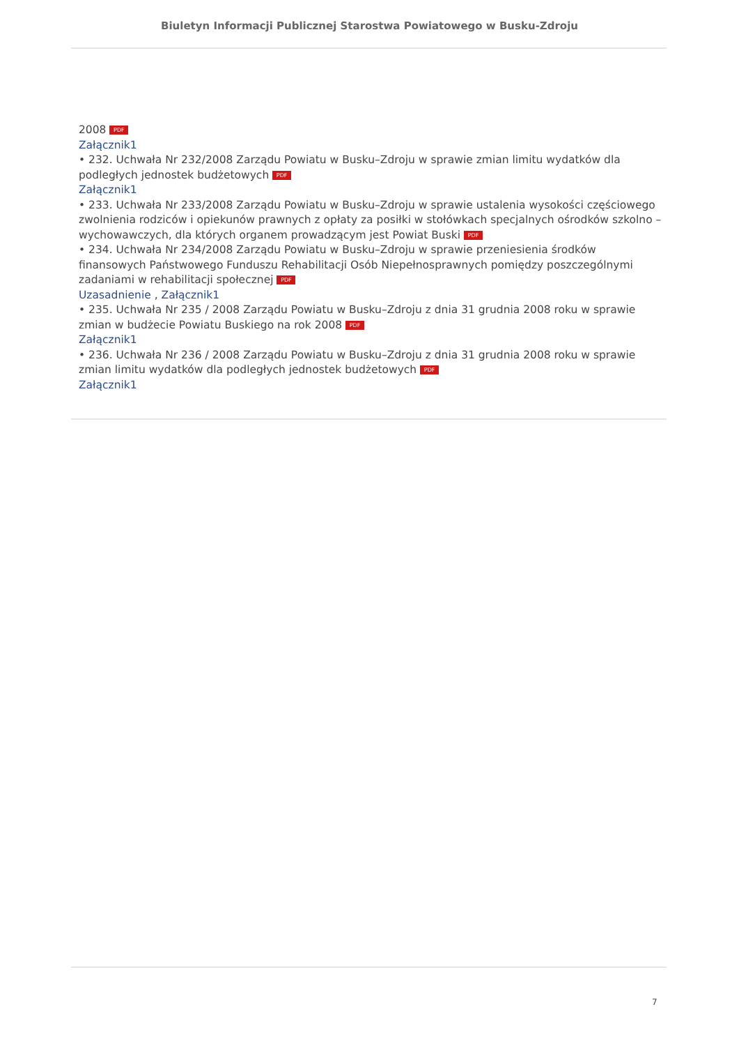Biuletyn Informacji Publicznej Starostwa Powiatowego w Busku-Zdroju
2008 PDF
Załącznik1
• 232. Uchwała Nr 232/2008 Zarządu Powiatu w Busku–Zdroju w sprawie zmian limitu wydatków dla podległych jednostek budżetowych PDF
Załącznik1
• 233. Uchwała Nr 233/2008 Zarządu Powiatu w Busku–Zdroju w sprawie ustalenia wysokości częściowego zwolnienia rodziców i opiekunów prawnych z opłaty za posiłki w stołówkach specjalnych ośrodków szkolno – wychowawczych, dla których organem prowadzącym jest Powiat Buski PDF
• 234. Uchwała Nr 234/2008 Zarządu Powiatu w Busku–Zdroju w sprawie przeniesienia środków finansowych Państwowego Funduszu Rehabilitacji Osób Niepełnosprawnych pomiędzy poszczególnymi zadaniami w rehabilitacji społecznej PDF
Uzasadnienie , Załącznik1
• 235. Uchwała Nr 235 / 2008 Zarządu Powiatu w Busku–Zdroju z dnia 31 grudnia 2008 roku w sprawie zmian w budżecie Powiatu Buskiego na rok 2008 PDF
Załącznik1
• 236. Uchwała Nr 236 / 2008 Zarządu Powiatu w Busku–Zdroju z dnia 31 grudnia 2008 roku w sprawie zmian limitu wydatków dla podległych jednostek budżetowych PDF
Załącznik1
7